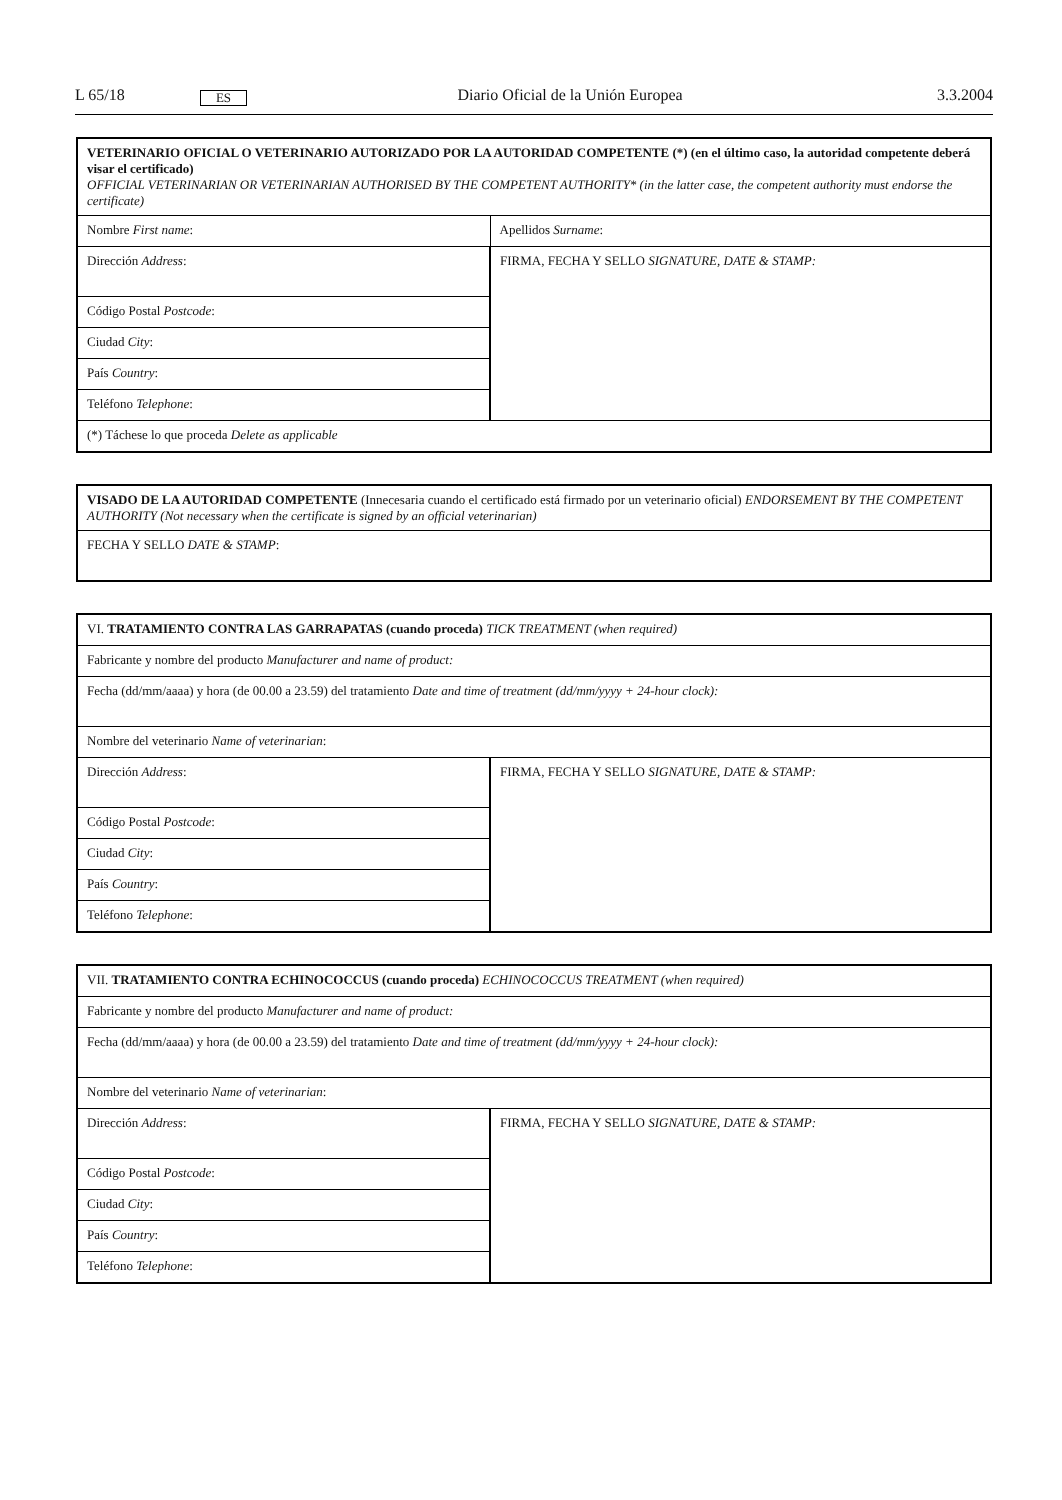L 65/18
ES
Diario Oficial de la Unión Europea
3.3.2004
| VETERINARIO OFICIAL O VETERINARIO AUTORIZADO POR LA AUTORIDAD COMPETENTE (*) (en el último caso, la autoridad competente deberá visar el certificado) OFFICIAL VETERINARIAN OR VETERINARIAN AUTHORISED BY THE COMPETENT AUTHORITY* (in the latter case, the competent authority must endorse the certificate) | | |
| Nombre First name : | | Apellidos Surname : |
| Dirección Address : | FIRMA, FECHA Y SELLO SIGNATURE, DATE & STAMP: | |
| Código Postal Postcode : | | |
| Ciudad City : | | |
| País Country : | | |
| Teléfono Telephone : | | |
| (*) Táchese lo que proceda Delete as applicable | | |
| VISADO DE LA AUTORIDAD COMPETENTE (Innecesaria cuando el certificado está firmado por un veterinario oficial) ENDORSEMENT BY THE COMPETENT AUTHORITY (Not necessary when the certificate is signed by an official veterinarian) |
| FECHA Y SELLO DATE & STAMP : |
| VI. TRATAMIENTO CONTRA LAS GARRAPATAS (cuando proceda) TICK TREATMENT (when required) | |
| Fabricante y nombre del producto Manufacturer and name of product: | |
| Fecha (dd/mm/aaaa) y hora (de 00.00 a 23.59) del tratamiento Date and time of treatment (dd/mm/yyyy + 24-hour clock): | |
| Nombre del veterinario Name of veterinarian : | |
| Dirección Address : | FIRMA, FECHA Y SELLO SIGNATURE, DATE & STAMP: |
| Código Postal Postcode : | |
| Ciudad City : | |
| País Country : | |
| Teléfono Telephone : | |
| VII. TRATAMIENTO CONTRA ECHINOCOCCUS (cuando proceda) ECHINOCOCCUS TREATMENT (when required) | |
| Fabricante y nombre del producto Manufacturer and name of product: | |
| Fecha (dd/mm/aaaa) y hora (de 00.00 a 23.59) del tratamiento Date and time of treatment (dd/mm/yyyy + 24-hour clock): | |
| Nombre del veterinario Name of veterinarian : | |
| Dirección Address : | FIRMA, FECHA Y SELLO SIGNATURE, DATE & STAMP: |
| Código Postal Postcode : | |
| Ciudad City : | |
| País Country : | |
| Teléfono Telephone : | |